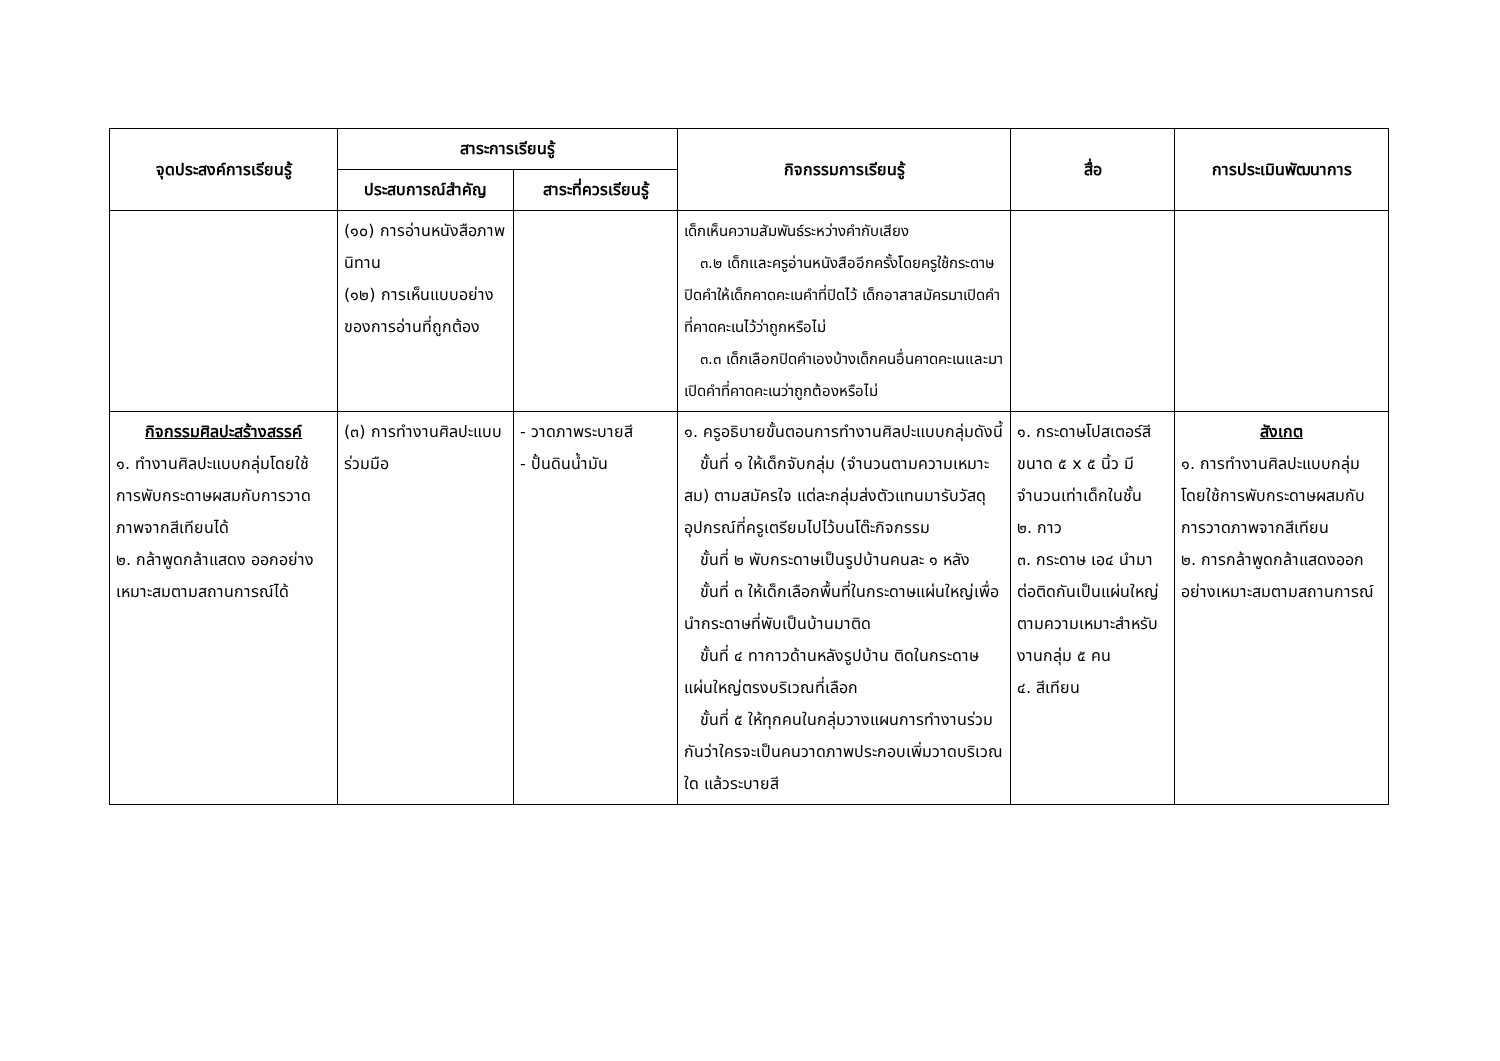| จุดประสงค์การเรียนรู้ | สาระการเรียนรู้ | | กิจกรรมการเรียนรู้ | สื่อ | การประเมินพัฒนาการ |
| --- | --- | --- | --- | --- | --- |
| | ประสบการณ์สำคัญ | สาระที่ควรเรียนรู้ | | | |
| | (๑๐) การอ่านหนังสือภาพนิทาน (๑๒) การเห็นแบบอย่างของการอ่านที่ถูกต้อง | | เด็กเห็นความสัมพันธ์ระหว่างคำกับเสียง ๓.๒ เด็กและครูอ่านหนังสืออีกครั้งโดยครูใช้กระดาษปิดคำให้เด็กคาดคะเนคำที่ปิดไว้ เด็กอาสาสมัครมาเปิดคำที่คาดคะเนไว้ว่าถูกหรือไม่ ๓.๓ เด็กเลือกปิดคำเองบ้างเด็กคนอื่นคาดคะเนและมาเปิดคำที่คาดคะเนว่าถูกต้องหรือไม่ | | |
| กิจกรรมศิลปะสร้างสรรค์ ๑. ทำงานศิลปะแบบกลุ่มโดยใช้การพับกระดาษผสมกับการวาดภาพจากสีเทียนได้ ๒. กล้าพูดกล้าแสดง ออกอย่างเหมาะสมตามสถานการณ์ได้ | (๓) การทำงานศิลปะแบบร่วมมือ | - วาดภาพระบายสี - ปั้นดินน้ำมัน | ๑. ครูอธิบายขั้นตอนการทำงานศิลปะแบบกลุ่มดังนี้ ขั้นที่ ๑ ให้เด็กจับกลุ่ม (จำนวนตามความเหมาะสม) ตามสมัครใจ แต่ละกลุ่มส่งตัวแทนมารับวัสดุอุปกรณ์ที่ครูเตรียมไปไว้บนโต๊ะกิจกรรม ขั้นที่ ๒ พับกระดาษเป็นรูปบ้านคนละ ๑ หลัง ขั้นที่ ๓ ให้เด็กเลือกพื้นที่ในกระดาษแผ่นใหญ่เพื่อนำกระดาษที่พับเป็นบ้านมาติด ขั้นที่ ๔ ทากาวด้านหลังรูปบ้าน ติดในกระดาษแผ่นใหญ่ตรงบริเวณที่เลือก ขั้นที่ ๕ ให้ทุกคนในกลุ่มวางแผนการทำงานร่วมกันว่าใครจะเป็นคนวาดภาพประกอบเพิ่มวาดบริเวณใด แล้วระบายสี | ๑. กระดาษโปสเตอร์สีขนาด ๕ x ๕ นิ้ว มีจำนวนเท่าเด็กในชั้น ๒. กาว ๓. กระดาษ เอ๔ นำมาต่อติดกันเป็นแผ่นใหญ่ตามความเหมาะสำหรับงานกลุ่ม ๕ คน ๔. สีเทียน | สังเกต ๑. การทำงานศิลปะแบบกลุ่มโดยใช้การพับกระดาษผสมกับการวาดภาพจากสีเทียน ๒. การกล้าพูดกล้าแสดงออกอย่างเหมาะสมตามสถานการณ์ |